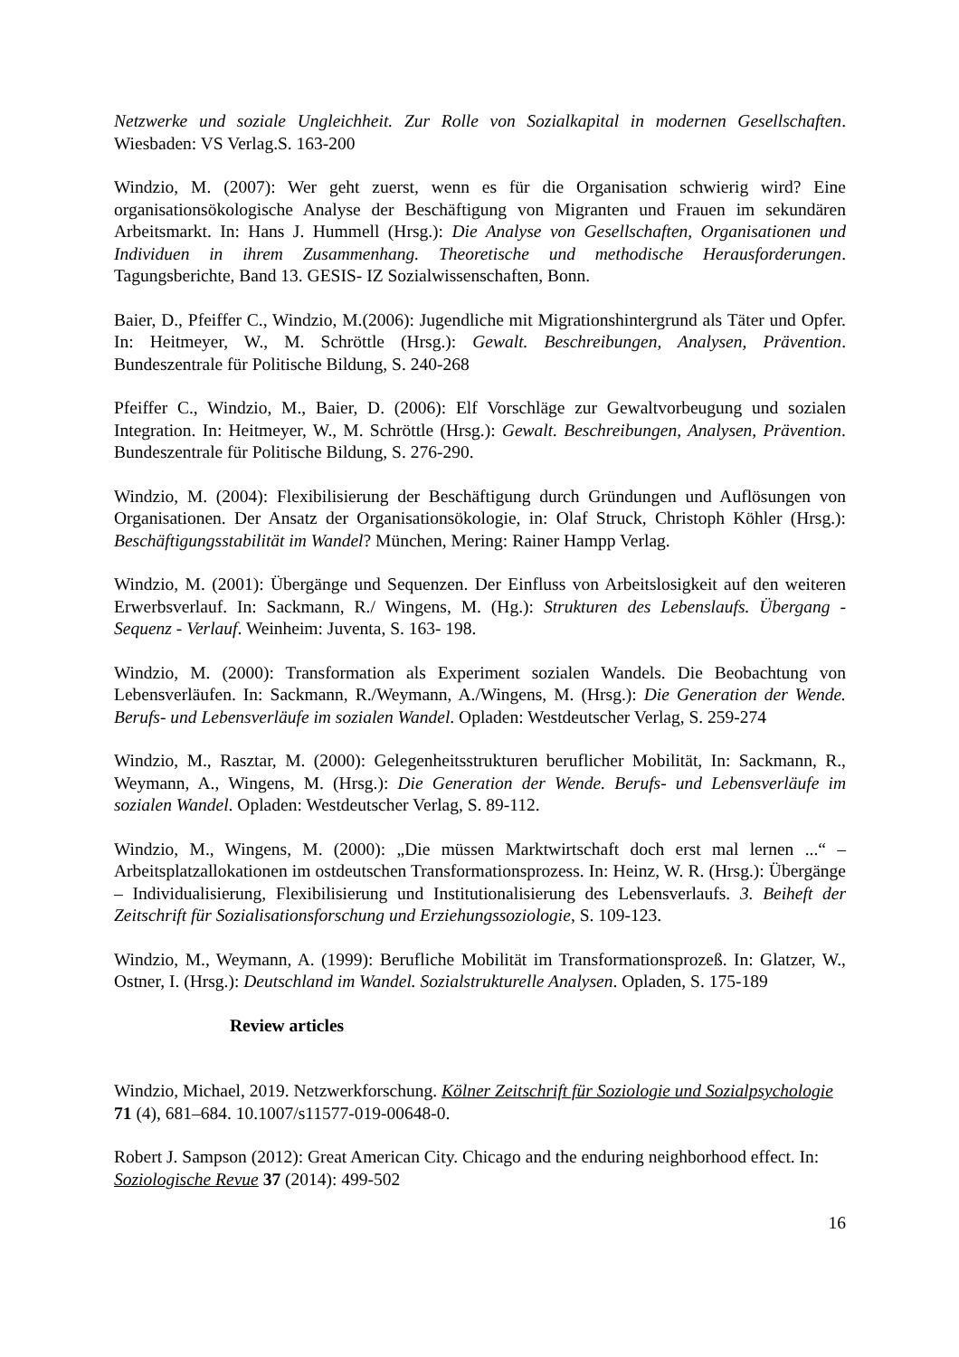Netzwerke und soziale Ungleichheit. Zur Rolle von Sozialkapital in modernen Gesellschaften. Wiesbaden: VS Verlag.S. 163-200
Windzio, M. (2007): Wer geht zuerst, wenn es für die Organisation schwierig wird? Eine organisationsökologische Analyse der Beschäftigung von Migranten und Frauen im sekundären Arbeitsmarkt. In: Hans J. Hummell (Hrsg.): Die Analyse von Gesellschaften, Organisationen und Individuen in ihrem Zusammenhang. Theoretische und methodische Herausforderungen. Tagungsberichte, Band 13. GESIS- IZ Sozialwissenschaften, Bonn.
Baier, D., Pfeiffer C., Windzio, M.(2006): Jugendliche mit Migrationshintergrund als Täter und Opfer. In: Heitmeyer, W., M. Schröttle (Hrsg.): Gewalt. Beschreibungen, Analysen, Prävention. Bundeszentrale für Politische Bildung, S. 240-268
Pfeiffer C., Windzio, M., Baier, D. (2006): Elf Vorschläge zur Gewaltvorbeugung und sozialen Integration. In: Heitmeyer, W., M. Schröttle (Hrsg.): Gewalt. Beschreibungen, Analysen, Prävention. Bundeszentrale für Politische Bildung, S. 276-290.
Windzio, M. (2004): Flexibilisierung der Beschäftigung durch Gründungen und Auflösungen von Organisationen. Der Ansatz der Organisationsökologie, in: Olaf Struck, Christoph Köhler (Hrsg.): Beschäftigungsstabilität im Wandel? München, Mering: Rainer Hampp Verlag.
Windzio, M. (2001): Übergänge und Sequenzen. Der Einfluss von Arbeitslosigkeit auf den weiteren Erwerbsverlauf. In: Sackmann, R./ Wingens, M. (Hg.): Strukturen des Lebenslaufs. Übergang - Sequenz - Verlauf. Weinheim: Juventa, S. 163- 198.
Windzio, M. (2000): Transformation als Experiment sozialen Wandels. Die Beobachtung von Lebensverläufen. In: Sackmann, R./Weymann, A./Wingens, M. (Hrsg.): Die Generation der Wende. Berufs- und Lebensverläufe im sozialen Wandel. Opladen: Westdeutscher Verlag, S. 259-274
Windzio, M., Rasztar, M. (2000): Gelegenheitsstrukturen beruflicher Mobilität, In: Sackmann, R., Weymann, A., Wingens, M. (Hrsg.): Die Generation der Wende. Berufs- und Lebensverläufe im sozialen Wandel. Opladen: Westdeutscher Verlag, S. 89-112.
Windzio, M., Wingens, M. (2000): „Die müssen Marktwirtschaft doch erst mal lernen ...“ – Arbeitsplatzallokationen im ostdeutschen Transformationsprozess. In: Heinz, W. R. (Hrsg.): Übergänge – Individualisierung, Flexibilisierung und Institutionalisierung des Lebensverlaufs. 3. Beiheft der Zeitschrift für Sozialisationsforschung und Erziehungssoziologie, S. 109-123.
Windzio, M., Weymann, A. (1999): Berufliche Mobilität im Transformationsprozeß. In: Glatzer, W., Ostner, I. (Hrsg.): Deutschland im Wandel. Sozialstrukturelle Analysen. Opladen, S. 175-189
Review articles
Windzio, Michael, 2019. Netzwerkforschung. Kölner Zeitschrift für Soziologie und Sozialpsychologie 71 (4), 681–684. 10.1007/s11577-019-00648-0.
Robert J. Sampson (2012): Great American City. Chicago and the enduring neighborhood effect. In: Soziologische Revue 37 (2014): 499-502
16